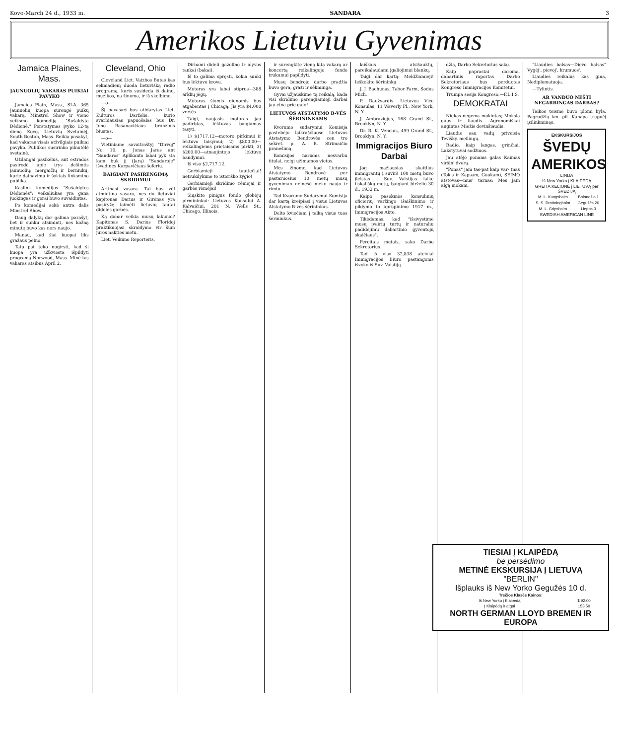Kovo-March 24 d., 1933 m. SANDARA 3
Amerikos Lietuviu Gyvenimas
Jamaica Plaines, Mass.
JAUNUOLIŲ VAKARAS PUIKIAI PAVYKO
Jamaica Plain, Mass., SLA. 365 Jaunuolių kuopa surengė puikų vakarą, Minstrel Show ir vieno veiksmo komediją "Sušaldyta Dėdienė." Perstatymas įvyko 12-tą dieną Kovo, Lietuvių Svetainėj, South Boston, Mass. Reikia pasakyt, kad vakaras visais atžvilgiais puikiai pavyko. Publikos susirinko pilnutėlė svetainė.
Uždangai pasikėlus, ant estrados pasirodė apie trys dešimtis jaunuolių: mergaičių ir berniukų, kurie dainavimu ir šokiais linksmino publiką.
Kaslink komedijos "Sušaldytos Dėdienės": veikaliukas yra gana juokingas ir gerai buvo suvaidintas.
Po komedijai sekė antra dalis Minstrel Show.
Daug dalykų dar galima parašyt, bet ir sunku atsiminti, nes kožną minutę buvo kas nors naujo.
Manau, kad šiai kuopai liks gražaus pelno.
Taip pat teko nugirsti, kad ši kuopa yra užkviesta išpildyti programą Norwood, Mass. Minė tas vakaras atsibus April 2.
Cleveland, Ohio
Cleveland Liet. Vaizbos Butas kas sekmadienį duoda lietuvišką radio programą, kuris susideda iš dainų, muzikos, na žinoma, ir iš skelbimo.
—o—
Šį pavasarį bus atidarytas Liet. Kulturos Darželis, kurio svarbiausias papuošalas bus Dr. Jono Basanavičiaus bronzinis biustas.
—o—
Vietiniame savaitraštyj "Dirvoj" No. 10, p. Jonas Jaras ant "Sandaros" Aplikanto labai pyk sta kam buk jį (Jarą) "Sandaroje" išvadinęs Karpavičiaus šoferiu.
BAIGIANT PASIRENGIMĄ SKRIDIMUI
Artinasi vasara. Tai bus vėl atmintina vasara, nes du lietuviai kapitonas Darius ir Girėnas yra pasiryžę laimėti lietuvių tautai didelės garbės.
Ką dabar veikia musų lakunai? Kapitonas S. Darius Floridoj praktikuojasi skraidymo vir šum juros nakties metu.
Liet. Veikimo Reporteris,
Dirbami dideli gazolino ir alyvos tankai (bakai).
Iš to galima spręsti, kokia sunki bus lėktuvo krova.
Motoras yra labai stiprus—388 arklių jėgų.
Motoras šiomis dienomis bus atgabentas į Chicagą. Jis yra $4,000 vertės.
Taigi, naujasis motoras jau padirbtas, lėktuvas baigiamas tasyti.
1) $1717.12—motoro pirkimui ir lėktuvo taisymui; 2) $800.00—reikalingiems prietaisams pirkti; 3) $200.00—atnaujintojo lėktuvo bandymui.
Iš viso $2,717.12.
Gerbiamieji tautiečiai! netrukdykime to istoriško žygio!
Gerbiamieji skridimo rėmėjai ir garbės rėmėjai!
Siųskite pinigus fondo globėjų pirmininkui: Lietuvos Konsului A. Kalvaičiui, 201 N. Wells St., Chicago, Illinois.
ir surengkite vieną kitą vakarą ar koncertą reikalingojo fondo trukumui papildyti.
Musų bendrojo darbo pradžia buvo gera, graži ir sėkminga.
Gyvai užjauskime tą reikalą, kada visi skridimo parengiamieji darbai jau eina prie galo!
LIETUVOS ATSTATYMO B-VĖS ŠĖRININKAMS
Kvorumo sudarymui Komisija pastebėjo laikraščiuose Lietuvos Atstatymo Bendrovės cen tro sekret. p. A. B. Strimaičio pranešimą.
Komisijos nariams nesvarbu titulai, neigi užimamos vietos.
Mes žinome, kad Lietuvos Atstatymo Bendrovė per pastaruosius 10 metų musų gyveniman neįnešė nieko naujo ir rimto.
Tad Kvorumo Sudarymui Komisija dar kartą kreipiasi į visus Lietuvos Atstatymo B-vės šėrininkus.
Delto kviečiam į talką visus tuos šėrininkus.
laiškais atsišauktų, pareikalaudami įgaliojimui blankų.
Taigi dar kartą: Meldžiamieji! Ieškokite šėrininkų.
J. J. Bachunas, Tabor Farm, Sodus Mich.
P. Daužvardis. Lietuvos Vice Konsulas, 11 Waverly Pl., New York, N. Y.
J. Ambraziejus, 168 Grand St., Brooklyn, N. Y.
Dr. B. K. Vencius, 499 Grand St., Brooklyn, N. Y.
Immigracijos Biuro Darbai
Jog mažiausias skaitlius immigrantų į suvirš 100 metų buvo įleistas į Suv. Valstijas laike fiskališkų metų, baigiant birželio 30 d., 1932 m.
Kaipo pasekmės konsulinių oficierių varžingo išaiškinimo ir pildymo to aprupinimo 1917 m., Immigracijos Akto.
Tikėdamas, kad "išsivystime musų įvairių turtų ir naturaliu padidėjimu dabartinio gyventojų skaičiaus".
Pereitais metais, sako Darbo Sekretorius.
Tad iš viso 32,838 ateiviai Immigracijos Biuro pastangoms išvyko iš Suv. Valstijų.
džią, Darbo Sekretorius sako.
Kaip paprastai daroma, dabartinis raportas Darbo Sekretoriaus bus perduotas Kongreso Immigracijos Komitetui.
Trumpa sesija Kongreso.—F.L.I.S.
DEMOKRATAI
Niekas negema mokintas; Mokslą gaus ir liaudis. Agronomiškai augintas Miežis devinšiaudis.
Liaudis sau vadų priveisia Tevišky, meilingų.
Radio, kaip langas, grinčiai, Lakstytuvai sodžiuos.
Jau atėjo ponams galas Kaimas viršin' dvarą.
"Ponas" jam tas-pat kaip var- (nas (Tok's ir Kapsam, Guokam), SEIMO atstovas—mus' tarnas; Mes jam algą mokam.
"Liaudies balsas—Dievo balsas" Vygėj', pievoj', krumuos'.
Liaudies reikalus kas gina, Nediplomatuoja.
—Tylintis.
AR VANDUO NEŠTI NEGARBINGAS DARBAS?
Taikos teisme buvo įdomi byla. Pagrudžių km. pil. Kanapa trupučį įsilinkminęs.
EKSKURSIJOS
ŠVEDŲ AMERIKOS
LINIJA
Iš New Yorko į KLAIPĖDĄ
GREITA KELIONĖ į LIETUVĄ per ŠVEDIJĄ
| M. L. Kungsholm | Balandžio 1 |
| S. S. Drottningholm | Gegužės 20 |
| M. L. Gripsholm | Liepos 3 |
SWEDISH AMERICAN LINE
TIESIAI Į KLAIPĖDĄ
be persėdimo
METINĖ EKSKURSIJA Į LIETUVĄ
"BERLIN"
Išplauks iš New Yorko Gegužės 10 d.
| Trečios Klasės Kainos: | |
| --- | --- |
| Iš New Yorko į Klaipėdą | $ 92.00 |
| Į Klaipėdą ir atgal | 153.50 |
NORTH GERMAN LLOYD BREMEN IR EUROPA